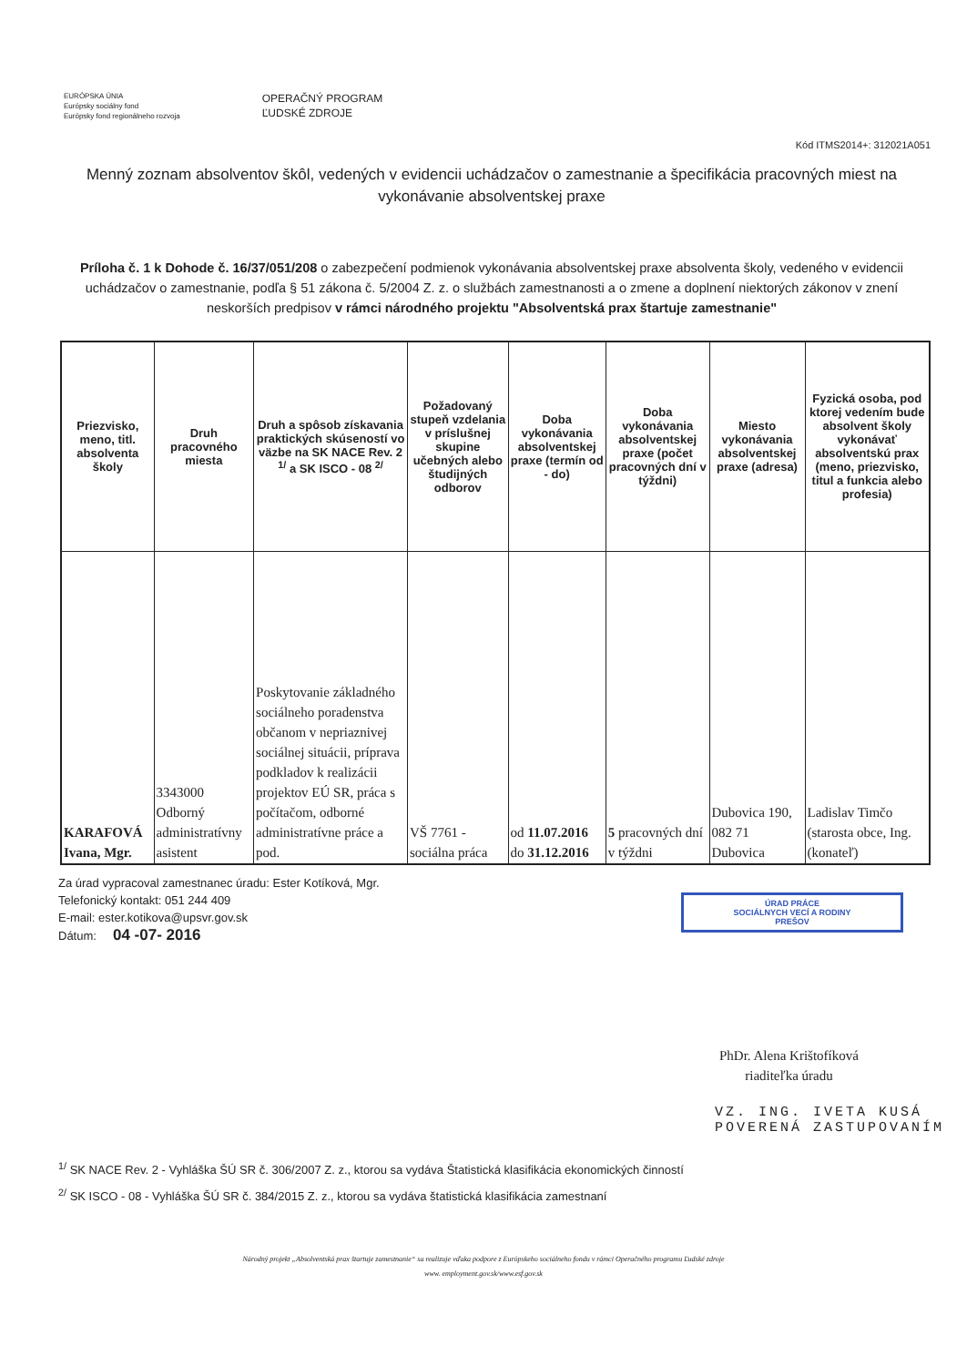EURÓPSKA ÚNIA
Európsky sociálny fond
Európsky fond regionálneho rozvoja
OPERAČNÝ PROGRAM
ĽUDSKÉ ZDROJE
Kód ITMS2014+: 312021A051
Menný zoznam absolventov škôl, vedených v evidencii uchádzačov o zamestnanie a špecifikácia pracovných miest na vykonávanie absolventskej praxe
Príloha č. 1 k Dohode č. 16/37/051/208 o zabezpečení podmienok vykonávania absolventskej praxe absolventa školy, vedeného v evidencii uchádzačov o zamestnanie, podľa § 51 zákona č. 5/2004 Z. z. o službách zamestnanosti a o zmene a doplnení niektorých zákonov v znení neskorších predpisov v rámci národného projektu "Absolventská prax štartuje zamestnanie"
| Priezvisko, meno, titl. absolventa školy | Druh pracovného miesta | Druh a spôsob získavania praktických skúseností vo väzbe na SK NACE Rev. 2 <sup>1/</sup> a SK ISCO - 08 <sup>2/</sup> | Požadovaný stupeň vzdelania v príslušnej skupine učebných alebo študijných odborov | Doba vykonávania absolventskej praxe (termín od - do) | Doba vykonávania absolventskej praxe (počet pracovných dní v týždni) | Miesto vykonávania absolventskej praxe (adresa) | Fyzická osoba, pod ktorej vedením bude absolvent školy vykonávať absolventskú prax (meno, priezvisko, titul a funkcia alebo profesia) |
| --- | --- | --- | --- | --- | --- | --- | --- |
| KARAFOVÁ Ivana, Mgr. | 3343000 Odborný administratívny asistent | Poskytovanie základného sociálneho poradenstva občanom v nepriaznivej sociálnej situácii, príprava podkladov k realizácii projektov EÚ SR, práca s počítačom, odborné administratívne práce a pod. | VŠ 7761 - sociálna práca | od 11.07.2016 do 31.12.2016 | 5 pracovných dní v týždni | Dubovica 190, 082 71 Dubovica | Ladislav Timčo (starosta obce, Ing. (konateľ) |
Za úrad vypracoval zamestnanec úradu: Ester Kotíková, Mgr.
Telefonický kontakt: 051 244 409
E-mail: ester.kotikova@upsvr.gov.sk
Dátum: 04 -07- 2016
ÚRAD PRÁCE
SOCIÁLNYCH VECÍ A RODINY
PREŠOV
PhDr. Alena Krištofíková
riaditeľka úradu
VZ. ING. IVETA KUSÁ
POVERENÁ ZASTUPOVANÍM
<sup>1/</sup> SK NACE Rev. 2 - Vyhláška ŠÚ SR č. 306/2007 Z. z., ktorou sa vydáva Štatistická klasifikácia ekonomických činností
<sup>2/</sup> SK ISCO - 08 - Vyhláška ŠÚ SR č. 384/2015 Z. z., ktorou sa vydáva štatistická klasifikácia zamestnaní
Národný projekt „Absolventská prax štartuje zamestnanie“ sa realizuje vďaka podpore z Európskeho sociálneho fondu v rámci Operačného programu Ľudské zdroje
www. employment.gov.sk/www.esf.gov.sk